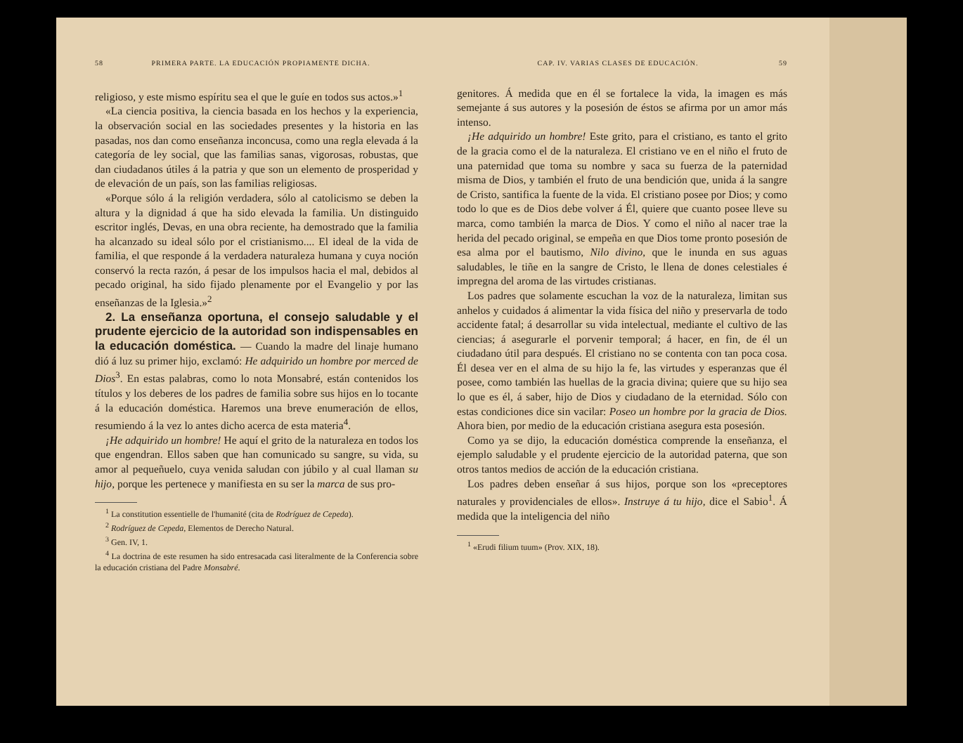58 PRIMERA PARTE. LA EDUCACIÓN PROPIAMENTE DICHA.
religioso, y este mismo espíritu sea el que le guíe en todos sus actos.»<sup>1</sup>
«La ciencia positiva, la ciencia basada en los hechos y la experiencia, la observación social en las sociedades presentes y la historia en las pasadas, nos dan como enseñanza inconcusa, como una regla elevada á la categoría de ley social, que las familias sanas, vigorosas, robustas, que dan ciudadanos útiles á la patria y que son un elemento de prosperidad y de elevación de un país, son las familias religiosas.
«Porque sólo á la religión verdadera, sólo al catolicismo se deben la altura y la dignidad á que ha sido elevada la familia. Un distinguido escritor inglés, Devas, en una obra reciente, ha demostrado que la familia ha alcanzado su ideal sólo por el cristianismo.... El ideal de la vida de familia, el que responde á la verdadera naturaleza humana y cuya noción conservó la recta razón, á pesar de los impulsos hacia el mal, debidos al pecado original, ha sido fijado plenamente por el Evangelio y por las enseñanzas de la Iglesia.»<sup>2</sup>
2. La enseñanza oportuna, el consejo saludable y el prudente ejercicio de la autoridad son indispensables en la educación doméstica. — Cuando la madre del linaje humano dió á luz su primer hijo, exclamó: He adquirido un hombre por merced de Dios<sup>3</sup>. En estas palabras, como lo nota Monsabré, están contenidos los títulos y los deberes de los padres de familia sobre sus hijos en lo tocante á la educación doméstica. Haremos una breve enumeración de ellos, resumiendo á la vez lo antes dicho acerca de esta materia<sup>4</sup>.
¡He adquirido un hombre! He aquí el grito de la naturaleza en todos los que engendran. Ellos saben que han comunicado su sangre, su vida, su amor al pequeñuelo, cuya venida saludan con júbilo y al cual llaman su hijo, porque les pertenece y manifiesta en su ser la marca de sus pro-
<sup>1</sup> La constitution essentielle de l'humanité (cita de Rodríguez de Cepeda).
<sup>2</sup> Rodríguez de Cepeda, Elementos de Derecho Natural.
<sup>3</sup> Gen. IV, 1.
<sup>4</sup> La doctrina de este resumen ha sido entresacada casi literalmente de la Conferencia sobre la educación cristiana del Padre Monsabré.
CAP. IV. VARIAS CLASES DE EDUCACIÓN. 59
genitores. Á medida que en él se fortalece la vida, la imagen es más semejante á sus autores y la posesión de éstos se afirma por un amor más intenso.
¡He adquirido un hombre! Este grito, para el cristiano, es tanto el grito de la gracia como el de la naturaleza. El cristiano ve en el niño el fruto de una paternidad que toma su nombre y saca su fuerza de la paternidad misma de Dios, y también el fruto de una bendición que, unida á la sangre de Cristo, santifica la fuente de la vida. El cristiano posee por Dios; y como todo lo que es de Dios debe volver á Él, quiere que cuanto posee lleve su marca, como también la marca de Dios. Y como el niño al nacer trae la herida del pecado original, se empeña en que Dios tome pronto posesión de esa alma por el bautismo, Nilo divino, que le inunda en sus aguas saludables, le tiñe en la sangre de Cristo, le llena de dones celestiales é impregna del aroma de las virtudes cristianas.
Los padres que solamente escuchan la voz de la naturaleza, limitan sus anhelos y cuidados á alimentar la vida física del niño y preservarla de todo accidente fatal; á desarrollar su vida intelectual, mediante el cultivo de las ciencias; á asegurarle el porvenir temporal; á hacer, en fin, de él un ciudadano útil para después. El cristiano no se contenta con tan poca cosa. Él desea ver en el alma de su hijo la fe, las virtudes y esperanzas que él posee, como también las huellas de la gracia divina; quiere que su hijo sea lo que es él, á saber, hijo de Dios y ciudadano de la eternidad. Sólo con estas condiciones dice sin vacilar: Poseo un hombre por la gracia de Dios. Ahora bien, por medio de la educación cristiana asegura esta posesión.
Como ya se dijo, la educación doméstica comprende la enseñanza, el ejemplo saludable y el prudente ejercicio de la autoridad paterna, que son otros tantos medios de acción de la educación cristiana.
Los padres deben enseñar á sus hijos, porque son los «preceptores naturales y providenciales de ellos». Instruye á tu hijo, dice el Sabio<sup>1</sup>. Á medida que la inteligencia del niño
<sup>1</sup> «Erudi filium tuum» (Prov. XIX, 18).